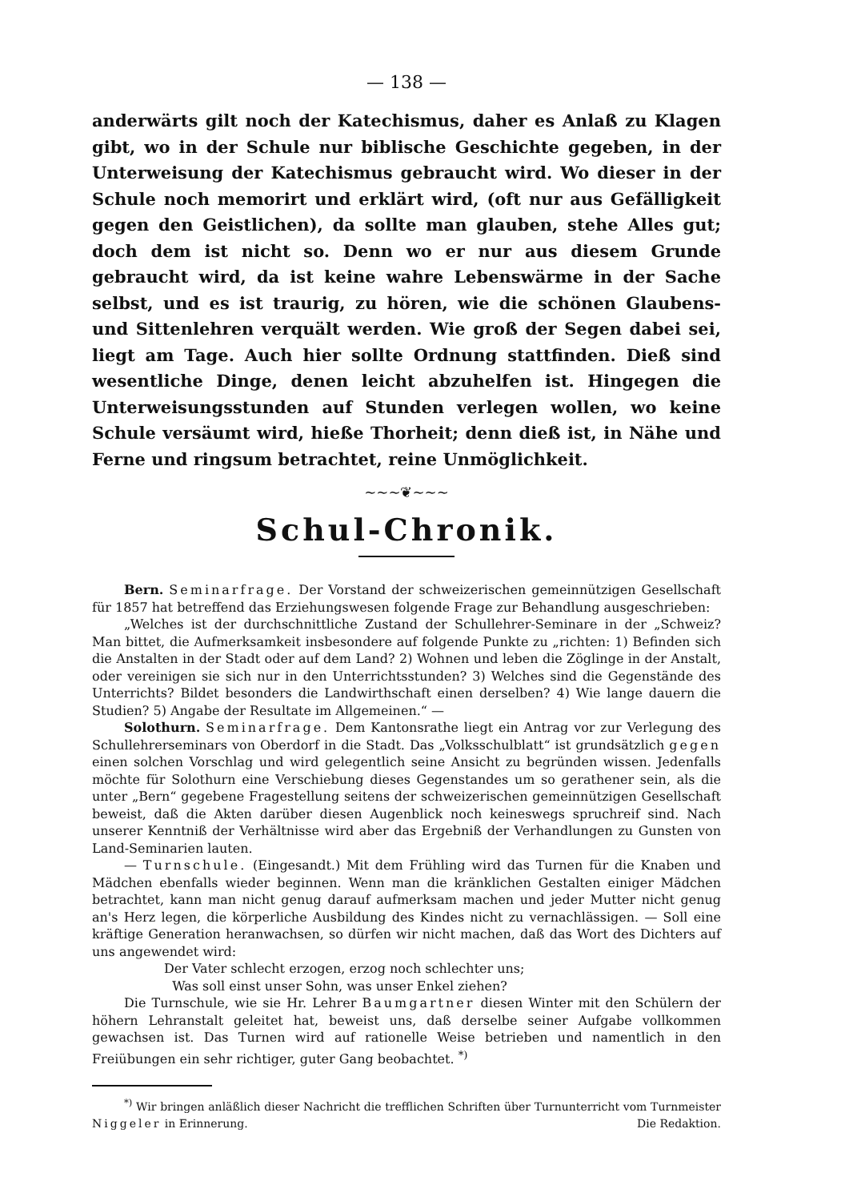— 138 —
anderwärts gilt noch der Katechismus, daher es Anlaß zu Klagen gibt, wo in der Schule nur biblische Geschichte gegeben, in der Unterweisung der Katechismus gebraucht wird. Wo dieser in der Schule noch memorirt und erklärt wird, (oft nur aus Gefälligkeit gegen den Geistlichen), da sollte man glauben, stehe Alles gut; doch dem ist nicht so. Denn wo er nur aus diesem Grunde gebraucht wird, da ist keine wahre Lebenswärme in der Sache selbst, und es ist traurig, zu hören, wie die schönen Glaubens- und Sittenlehren verquält werden. Wie groß der Segen dabei sei, liegt am Tage. Auch hier sollte Ordnung stattfinden. Dieß sind wesentliche Dinge, denen leicht abzuhelfen ist. Hingegen die Unterweisungsstunden auf Stunden verlegen wollen, wo keine Schule versäumt wird, hieße Thorheit; denn dieß ist, in Nähe und Ferne und ringsum betrachtet, reine Unmöglichkeit.
~~~❦~~~
Schul-Chronik.
Bern. Seminarfrage. Der Vorstand der schweizerischen gemeinnützigen Gesellschaft für 1857 hat betreffend das Erziehungswesen folgende Frage zur Behandlung ausgeschrieben:
„Welches ist der durchschnittliche Zustand der Schullehrer-Seminare in der „Schweiz? Man bittet, die Aufmerksamkeit insbesondere auf folgende Punkte zu „richten: 1) Befinden sich die Anstalten in der Stadt oder auf dem Land? 2) Wohnen und leben die Zöglinge in der Anstalt, oder vereinigen sie sich nur in den Unterrichtsstunden? 3) Welches sind die Gegenstände des Unterrichts? Bildet besonders die Landwirthschaft einen derselben? 4) Wie lange dauern die Studien? 5) Angabe der Resultate im Allgemeinen.“ —
Solothurn. Seminarfrage. Dem Kantonsrathe liegt ein Antrag vor zur Verlegung des Schullehrerseminars von Oberdorf in die Stadt. Das „Volksschulblatt“ ist grundsätzlich gegen einen solchen Vorschlag und wird gelegentlich seine Ansicht zu begründen wissen. Jedenfalls möchte für Solothurn eine Verschiebung dieses Gegenstandes um so gerathener sein, als die unter „Bern“ gegebene Fragestellung seitens der schweizerischen gemeinnützigen Gesellschaft beweist, daß die Akten darüber diesen Augenblick noch keineswegs spruchreif sind. Nach unserer Kenntniß der Verhältnisse wird aber das Ergebniß der Verhandlungen zu Gunsten von Land-Seminarien lauten.
— Turnschule. (Eingesandt.) Mit dem Frühling wird das Turnen für die Knaben und Mädchen ebenfalls wieder beginnen. Wenn man die kränklichen Gestalten einiger Mädchen betrachtet, kann man nicht genug darauf aufmerksam machen und jeder Mutter nicht genug an's Herz legen, die körperliche Ausbildung des Kindes nicht zu vernachlässigen. — Soll eine kräftige Generation heranwachsen, so dürfen wir nicht machen, daß das Wort des Dichters auf uns angewendet wird:
Der Vater schlecht erzogen, erzog noch schlechter uns;
Was soll einst unser Sohn, was unser Enkel ziehen?
Die Turnschule, wie sie Hr. Lehrer Baumgartner diesen Winter mit den Schülern der höhern Lehranstalt geleitet hat, beweist uns, daß derselbe seiner Aufgabe vollkommen gewachsen ist. Das Turnen wird auf rationelle Weise betrieben und namentlich in den Freiübungen ein sehr richtiger, guter Gang beobachtet. <sup>*)</sup>
<sup>*)</sup> Wir bringen anläßlich dieser Nachricht die trefflichen Schriften über Turnunterricht vom Turnmeister Niggeler in Erinnerung. Die Redaktion.